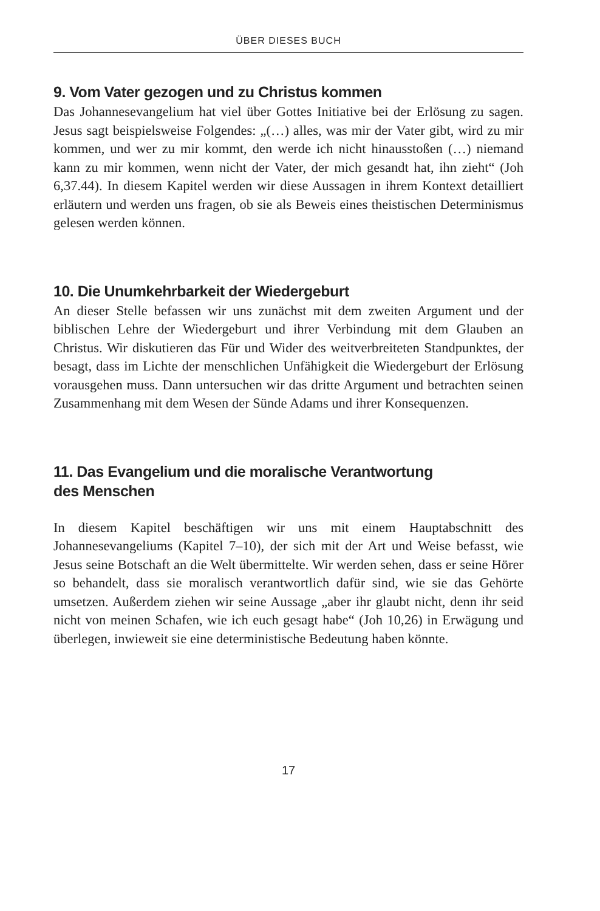ÜBER DIESES BUCH
9. Vom Vater gezogen und zu Christus kommen
Das Johannesevangelium hat viel über Gottes Initiative bei der Erlösung zu sagen. Jesus sagt beispielsweise Folgendes: „(…) alles, was mir der Vater gibt, wird zu mir kommen, und wer zu mir kommt, den werde ich nicht hinausstoßen (…) niemand kann zu mir kommen, wenn nicht der Vater, der mich gesandt hat, ihn zieht“ (Joh 6,37.44). In diesem Kapitel werden wir diese Aussagen in ihrem Kontext detailliert erläutern und werden uns fragen, ob sie als Beweis eines theistischen Determinismus gelesen werden können.
10. Die Unumkehrbarkeit der Wiedergeburt
An dieser Stelle befassen wir uns zunächst mit dem zweiten Argument und der biblischen Lehre der Wiedergeburt und ihrer Verbindung mit dem Glauben an Christus. Wir diskutieren das Für und Wider des weitverbreiteten Standpunktes, der besagt, dass im Lichte der menschlichen Unfähigkeit die Wiedergeburt der Erlösung vorausgehen muss. Dann untersuchen wir das dritte Argument und betrachten seinen Zusammenhang mit dem Wesen der Sünde Adams und ihrer Konsequenzen.
11. Das Evangelium und die moralische Verantwortung
des Menschen
In diesem Kapitel beschäftigen wir uns mit einem Hauptabschnitt des Johannesevangeliums (Kapitel 7–10), der sich mit der Art und Weise befasst, wie Jesus seine Botschaft an die Welt übermittelte. Wir werden sehen, dass er seine Hörer so behandelt, dass sie moralisch verantwortlich dafür sind, wie sie das Gehörte umsetzen. Außerdem ziehen wir seine Aussage „aber ihr glaubt nicht, denn ihr seid nicht von meinen Schafen, wie ich euch gesagt habe“ (Joh 10,26) in Erwägung und überlegen, inwieweit sie eine deterministische Bedeutung haben könnte.
17